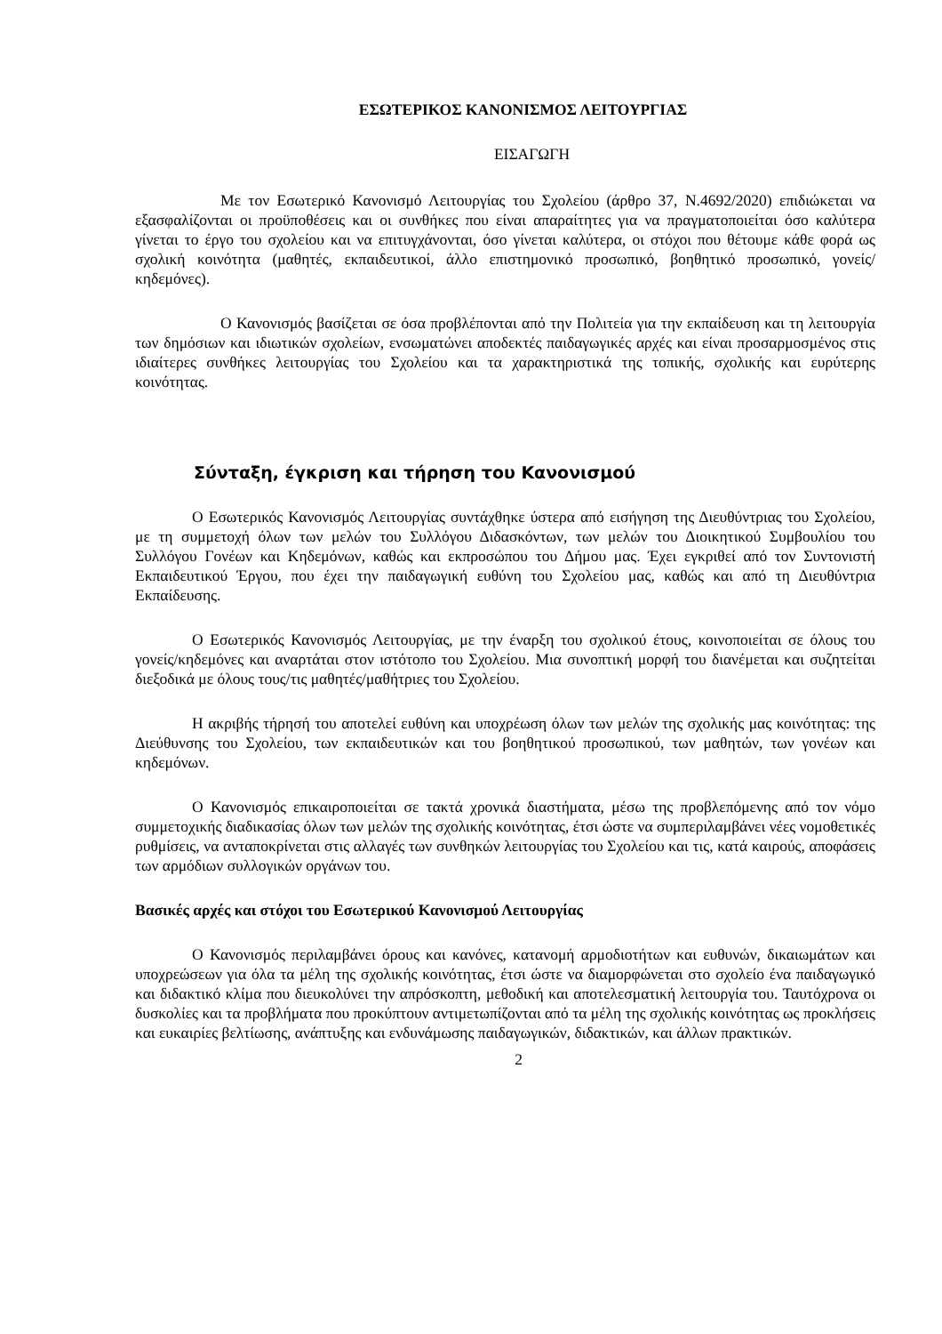ΕΣΩΤΕΡΙΚΟΣ ΚΑΝΟΝΙΣΜΟΣ ΛΕΙΤΟΥΡΓΙΑΣ
ΕΙΣΑΓΩΓΗ
Με τον Εσωτερικό Κανονισμό Λειτουργίας του Σχολείου (άρθρο 37, Ν.4692/2020) επιδιώκεται να εξασφαλίζονται οι προϋποθέσεις και οι συνθήκες που είναι απαραίτητες για να πραγματοποιείται όσο καλύτερα γίνεται το έργο του σχολείου και να επιτυγχάνονται, όσο γίνεται καλύτερα, οι στόχοι που θέτουμε κάθε φορά ως σχολική κοινότητα (μαθητές, εκπαιδευτικοί, άλλο επιστημονικό προσωπικό, βοηθητικό προσωπικό, γονείς/κηδεμόνες).
Ο Κανονισμός βασίζεται σε όσα προβλέπονται από την Πολιτεία για την εκπαίδευση και τη λειτουργία των δημόσιων και ιδιωτικών σχολείων, ενσωματώνει αποδεκτές παιδαγωγικές αρχές και είναι προσαρμοσμένος στις ιδιαίτερες συνθήκες λειτουργίας του Σχολείου και τα χαρακτηριστικά της τοπικής, σχολικής και ευρύτερης κοινότητας.
Σύνταξη, έγκριση και τήρηση του Κανονισμού
Ο Εσωτερικός Κανονισμός Λειτουργίας συντάχθηκε ύστερα από εισήγηση της Διευθύντριας του Σχολείου, με τη συμμετοχή όλων των μελών του Συλλόγου Διδασκόντων, των μελών του Διοικητικού Συμβουλίου του Συλλόγου Γονέων και Κηδεμόνων, καθώς και εκπροσώπου του Δήμου μας. Έχει εγκριθεί από τον Συντονιστή Εκπαιδευτικού Έργου, που έχει την παιδαγωγική ευθύνη του Σχολείου μας, καθώς και από τη Διευθύντρια Εκπαίδευσης.
Ο Εσωτερικός Κανονισμός Λειτουργίας, με την έναρξη του σχολικού έτους, κοινοποιείται σε όλους του γονείς/κηδεμόνες και αναρτάται στον ιστότοπο του Σχολείου. Μια συνοπτική μορφή του διανέμεται και συζητείται διεξοδικά με όλους τους/τις μαθητές/μαθήτριες του Σχολείου.
Η ακριβής τήρησή του αποτελεί ευθύνη και υποχρέωση όλων των μελών της σχολικής μας κοινότητας: της Διεύθυνσης του Σχολείου, των εκπαιδευτικών και του βοηθητικού προσωπικού, των μαθητών, των γονέων και κηδεμόνων.
Ο Κανονισμός επικαιροποιείται σε τακτά χρονικά διαστήματα, μέσω της προβλεπόμενης από τον νόμο συμμετοχικής διαδικασίας όλων των μελών της σχολικής κοινότητας, έτσι ώστε να συμπεριλαμβάνει νέες νομοθετικές ρυθμίσεις, να ανταποκρίνεται στις αλλαγές των συνθηκών λειτουργίας του Σχολείου και τις, κατά καιρούς, αποφάσεις των αρμόδιων συλλογικών οργάνων του.
Βασικές αρχές και στόχοι του Εσωτερικού Κανονισμού Λειτουργίας
Ο Κανονισμός περιλαμβάνει όρους και κανόνες, κατανομή αρμοδιοτήτων και ευθυνών, δικαιωμάτων και υποχρεώσεων για όλα τα μέλη της σχολικής κοινότητας, έτσι ώστε να διαμορφώνεται στο σχολείο ένα παιδαγωγικό και διδακτικό κλίμα που διευκολύνει την απρόσκοπτη, μεθοδική και αποτελεσματική λειτουργία του. Ταυτόχρονα οι δυσκολίες και τα προβλήματα που προκύπτουν αντιμετωπίζονται από τα μέλη της σχολικής κοινότητας ως προκλήσεις και ευκαιρίες βελτίωσης, ανάπτυξης και ενδυνάμωσης παιδαγωγικών, διδακτικών, και άλλων πρακτικών.
2